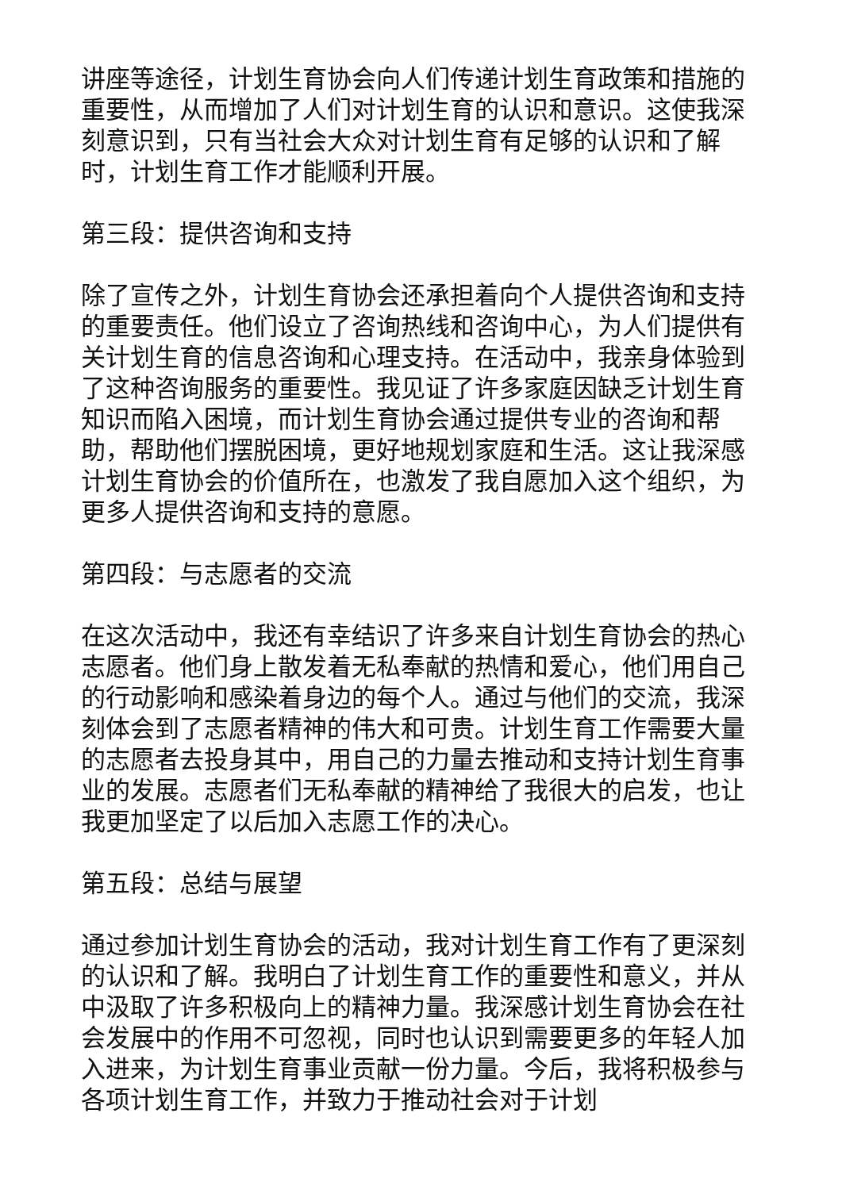讲座等途径，计划生育协会向人们传递计划生育政策和措施的重要性，从而增加了人们对计划生育的认识和意识。这使我深刻意识到，只有当社会大众对计划生育有足够的认识和了解时，计划生育工作才能顺利开展。
第三段：提供咨询和支持
除了宣传之外，计划生育协会还承担着向个人提供咨询和支持的重要责任。他们设立了咨询热线和咨询中心，为人们提供有关计划生育的信息咨询和心理支持。在活动中，我亲身体验到了这种咨询服务的重要性。我见证了许多家庭因缺乏计划生育知识而陷入困境，而计划生育协会通过提供专业的咨询和帮助，帮助他们摆脱困境，更好地规划家庭和生活。这让我深感计划生育协会的价值所在，也激发了我自愿加入这个组织，为更多人提供咨询和支持的意愿。
第四段：与志愿者的交流
在这次活动中，我还有幸结识了许多来自计划生育协会的热心志愿者。他们身上散发着无私奉献的热情和爱心，他们用自己的行动影响和感染着身边的每个人。通过与他们的交流，我深刻体会到了志愿者精神的伟大和可贵。计划生育工作需要大量的志愿者去投身其中，用自己的力量去推动和支持计划生育事业的发展。志愿者们无私奉献的精神给了我很大的启发，也让我更加坚定了以后加入志愿工作的决心。
第五段：总结与展望
通过参加计划生育协会的活动，我对计划生育工作有了更深刻的认识和了解。我明白了计划生育工作的重要性和意义，并从中汲取了许多积极向上的精神力量。我深感计划生育协会在社会发展中的作用不可忽视，同时也认识到需要更多的年轻人加入进来，为计划生育事业贡献一份力量。今后，我将积极参与各项计划生育工作，并致力于推动社会对于计划